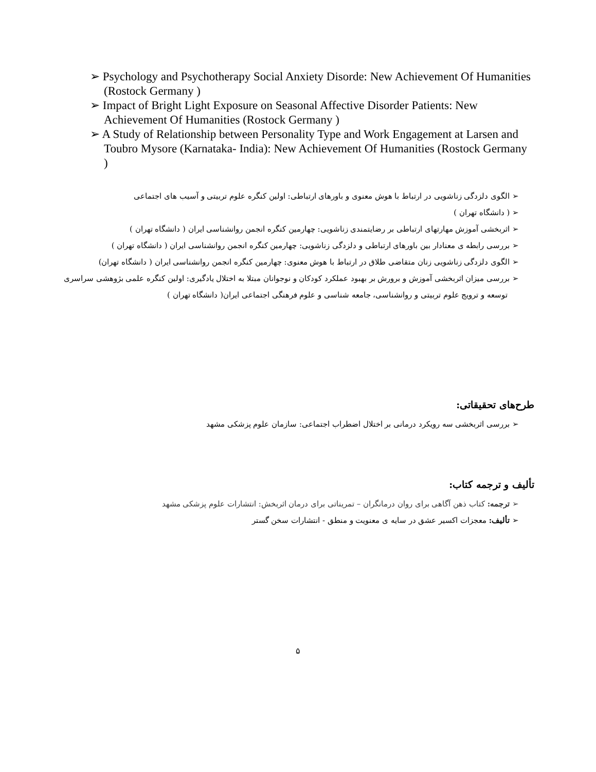➢ Psychology and Psychotherapy Social Anxiety Disorde: New Achievement Of Humanities (Rostock Germany )
➢ Impact of Bright Light Exposure on Seasonal Affective Disorder Patients: New Achievement Of Humanities (Rostock Germany )
➢ A Study of Relationship between Personality Type and Work Engagement at Larsen and Toubro Mysore (Karnataka- India): New Achievement Of Humanities (Rostock Germany )
➢ الگوی دلزدگی زناشویی در ارتباط با هوش معنوی و باورهای ارتباطی: اولین کنگره علوم تربیتی و آسیب های اجتماعی
➢ ( دانشگاه تهران )
➢ اثربخشی آموزش مهارتهای ارتباطی بر رضایتمندی زناشویی: چهارمین کنگره انجمن روانشناسی ایران ( دانشگاه تهران )
➢ بررسی رابطه ی معنادار بین باورهای ارتباطی و دلزدگی زناشویی: چهارمین کنگره انجمن روانشناسی ایران ( دانشگاه تهران )
➢ الگوی دلزدگی زناشویی زنان متقاضی طلاق در ارتباط با هوش معنوی: چهارمین کنگره انجمن روانشناسی ایران ( دانشگاه تهران)
➢ بررسی میزان اثربخشی آموزش و برورش بر بهبود عملکرد کودکان و نوجوانان مبتلا به اختلال یادگیری: اولین کنگره علمی بژوهشی سراسری توسعه و ترویج علوم تربیتی و روانشناسی، جامعه شناسی و علوم فرهنگی اجتماعی ایران( دانشگاه تهران )
طرح‌های تحقیقاتی:
➢ بررسی اثربخشی سه رویکرد درمانی بر اختلال اضطراب اجتماعی: سازمان علوم پزشکی مشهد
تألیف و ترجمه کتاب:
➢ ترجمه: کتاب ذهن آگاهی برای روان درمانگران – تمریناتی برای درمان اثربخش: انتشارات علوم پزشکی مشهد
➢ تألیف: معجزات اکسیر عشق در سایه ی معنویت و منطق - انتشارات سخن گستر
۵